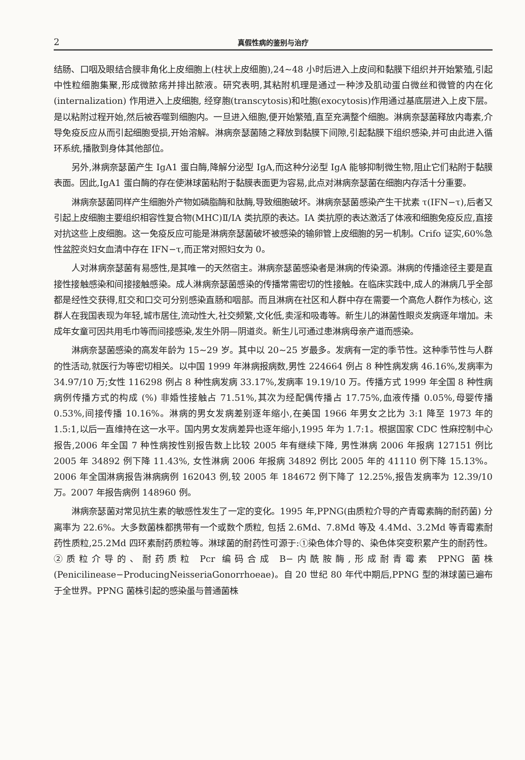2 真假性病的鉴别与治疗
结肠、口咽及眼结合膜非角化上皮细胞上(柱状上皮细胞),24~48 小时后进入上皮间和黏膜下组织并开始繁殖,引起中性粒细胞集聚,形成微脓疡并排出脓液。研究表明,其粘附机理是通过一种涉及肌动蛋白微丝和微管的内在化 (internalization) 作用进入上皮细胞, 经穿胞(transcytosis)和吐胞(exocytosis)作用通过基底层进入上皮下层。是以粘附过程开始,然后被吞噬到细胞内。一旦进入细胞,便开始繁殖,直至充满整个细胞。淋病奈瑟菌释放内毒素,介导免疫反应从而引起细胞受损,开始溶解。淋病奈瑟菌随之释放到黏膜下间隙,引起黏膜下组织感染,并可由此进入循环系统,播散到身体其他部位。
另外,淋病奈瑟菌产生 IgA1 蛋白酶,降解分泌型 IgA,而这种分泌型 IgA 能够抑制微生物,阻止它们粘附于黏膜表面。因此,IgA1 蛋白酶的存在使淋球菌粘附于黏膜表面更为容易,此点对淋病奈瑟菌在细胞内存活十分重要。
淋病奈瑟菌同样产生细胞外产物如磷脂酶和肽酶,导致细胞破坏。淋病奈瑟菌感染产生干扰素 τ(IFN−τ),后者又引起上皮细胞主要组织相容性复合物(MHC)Ⅱ/ⅠA 类抗原的表达。ⅠA 类抗原的表达激活了体液和细胞免疫反应,直接对抗这些上皮细胞。这一免疫反应可能是淋病奈瑟菌破坏被感染的输卵管上皮细胞的另一机制。Crifo 证实,60%急性盆腔炎妇女血清中存在 IFN−τ,而正常对照妇女为 0。
人对淋病奈瑟菌有易感性,是其唯一的天然宿主。淋病奈瑟菌感染者是淋病的传染源。淋病的传播途径主要是直接性接触感染和间接接触感染。成人淋病奈瑟菌感染的传播常需密切的性接触。在临床实践中,成人的淋病几乎全部都是经性交获得,肛交和口交可分别感染直肠和咽部。而且淋病在社区和人群中存在需要一个高危人群作为核心, 这群人在我国表现为年轻,城市居住,流动性大,社交频繁,文化低,卖淫和吸毒等。新生儿的淋菌性眼炎发病逐年增加。未成年女童可因共用毛巾等而间接感染,发生外阴—阴道炎。新生儿可通过患淋病母亲产道而感染。
淋病奈瑟菌感染的高发年龄为 15~29 岁。其中以 20~25 岁最多。发病有一定的季节性。这种季节性与人群的性活动,就医行为等密切相关。以中国 1999 年淋病报病数,男性 224664 例占 8 种性病发病 46.16%,发病率为 34.97/10 万;女性 116298 例占 8 种性病发病 33.17%,发病率 19.19/10 万。传播方式 1999 年全国 8 种性病病例传播方式的构成 (%) 非婚性接触占 71.51%,其次为经配偶传播占 17.75%,血液传播 0.05%,母婴传播 0.53%,间接传播 10.16%。淋病的男女发病差别逐年缩小,在美国 1966 年男女之比为 3:1 降至 1973 年的 1.5:1,以后一直维持在这一水平。国内男女发病差异也逐年缩小,1995 年为 1.7:1。根据国家 CDC 性麻控制中心报告,2006 年全国 7 种性病按性别报告数上比较 2005 年有继续下降, 男性淋病 2006 年报病 127151 例比 2005 年 34892 例下降 11.43%, 女性淋病 2006 年报病 34892 例比 2005 年的 41110 例下降 15.13%。2006 年全国淋病报告淋病病例 162043 例,较 2005 年 184672 例下降了 12.25%,报告发病率为 12.39/10 万。2007 年报告病例 148960 例。
淋病奈瑟菌对常见抗生素的敏感性发生了一定的变化。1995 年,PPNG(由质粒介导的产青霉素酶的耐药菌) 分离率为 22.6%。大多数菌株都携带有一个或数个质粒, 包括 2.6Md、7.8Md 等及 4.4Md、3.2Md 等青霉素耐药性质粒,25.2Md 四环素耐药质粒等。淋球菌的耐药性可源于:①染色体介导的、染色体突变积累产生的耐药性。②质粒介导的、耐药质粒 Pcr 编码合成 B−内酰胺酶,形成耐青霉素 PPNG 菌株(Penicilinease−ProducingNeisseriaGonorrhoeae)。自 20 世纪 80 年代中期后,PPNG 型的淋球菌已遍布于全世界。PPNG 菌株引起的感染虽与普通菌株